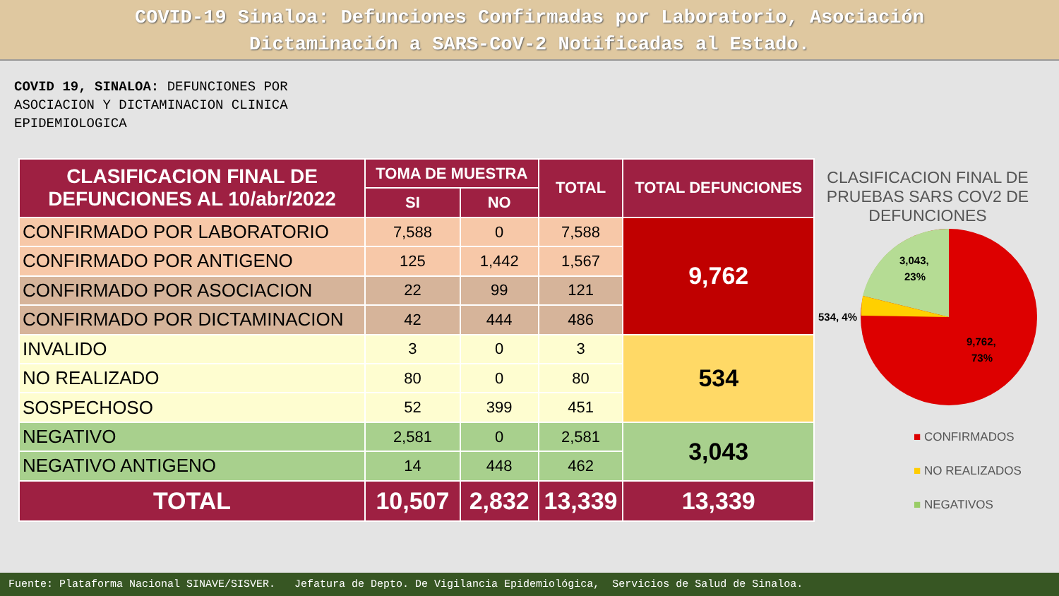COVID-19 Sinaloa: Defunciones Confirmadas por Laboratorio, Asociación
Dictaminación a SARS-CoV-2 Notificadas al Estado.
COVID 19, SINALOA: DEFUNCIONES POR ASOCIACION Y DICTAMINACION CLINICA EPIDEMIOLOGICA
| CLASIFICACION FINAL DE DEFUNCIONES AL 10/abr/2022 | TOMA DE MUESTRA | | TOTAL | TOTAL DEFUNCIONES |
| --- | --- | --- | --- | --- |
| | SI | NO | | |
| CONFIRMADO POR LABORATORIO | 7,588 | 0 | 7,588 | 9,762 |
| CONFIRMADO POR ANTIGENO | 125 | 1,442 | 1,567 | |
| CONFIRMADO POR ASOCIACION | 22 | 99 | 121 | |
| CONFIRMADO POR DICTAMINACION | 42 | 444 | 486 | |
| INVALIDO | 3 | 0 | 3 | 534 |
| NO REALIZADO | 80 | 0 | 80 | |
| SOSPECHOSO | 52 | 399 | 451 | |
| NEGATIVO | 2,581 | 0 | 2,581 | 3,043 |
| NEGATIVO ANTIGENO | 14 | 448 | 462 | |
| TOTAL | 10,507 | 2,832 | 13,339 | 13,339 |
CLASIFICACION FINAL DE PRUEBAS SARS COV2 DE DEFUNCIONES
3,043,
23%
534, 4%
9,762,
73%
■ CONFIRMADOS
■ NO REALIZADOS
■ NEGATIVOS
Fuente: Plataforma Nacional SINAVE/SISVER. Jefatura de Depto. De Vigilancia Epidemiológica, Servicios de Salud de Sinaloa.